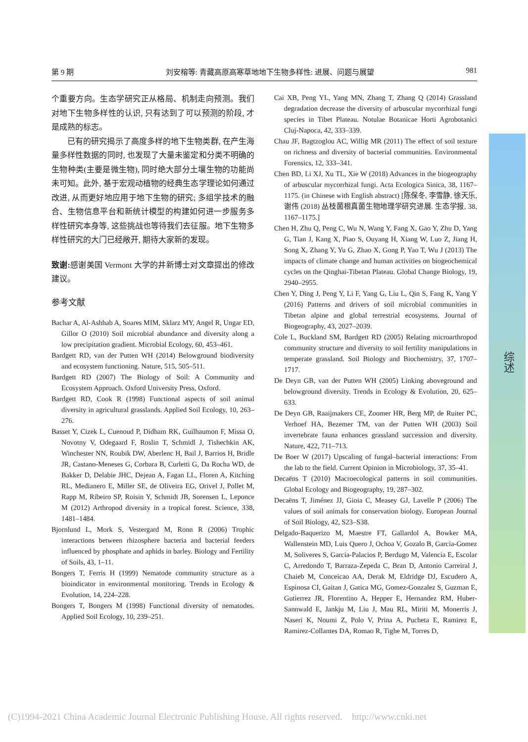第 9 期 刘安榕等: 青藏高原高寒草地地下生物多样性: 进展、问题与展望 981
综述
个重要方向。生态学研究正从格局、机制走向预测。我们对地下生物多样性的认识, 只有达到了可以预测的阶段, 才是成熟的标志。
已有的研究揭示了高度多样的地下生物类群, 在产生海量多样性数据的同时, 也发现了大量未鉴定和分类不明确的生物种类(主要是微生物), 同时绝大部分土壤生物的功能尚未可知。此外, 基于宏观动植物的经典生态学理论如何通过改进, 从而更好地应用于地下生物的研究; 多组学技术的融合、生物信息平台和新统计模型的构建如何进一步服务多样性研究本身等, 这些挑战也等待我们去征服。地下生物多样性研究的大门已经敞开, 期待大家新的发现。
致谢: 感谢美国 Vermont 大学的井新博士对文章提出的修改建议。
参考文献
Bachar A, Al-Ashhab A, Soares MIM, Sklarz MY, Angel R, Ungar ED, Gillor O (2010) Soil microbial abundance and diversity along a low precipitation gradient. Microbial Ecology, 60, 453–461.
Bardgett RD, van der Putten WH (2014) Belowground biodiversity and ecosystem functioning. Nature, 515, 505–511.
Bardgett RD (2007) The Biology of Soil: A Community and Ecosystem Approach. Oxford University Press, Oxford.
Bardgett RD, Cook R (1998) Functional aspects of soil animal diversity in agricultural grasslands. Applied Soil Ecology, 10, 263–276.
Basset Y, Cizek L, Cuenoud P, Didham RK, Guilhaumon F, Missa O, Novotny V, Odegaard F, Roslin T, Schmidl J, Tishechkin AK, Winchester NN, Roubik DW, Aberlenc H, Bail J, Barrios H, Bridle JR, Castano-Meneses G, Corbara B, Curletti G, Da Rocha WD, de Bakker D, Delabie JHC, Dejean A, Fagan LL, Floren A, Kitching RL, Medianero E, Miller SE, de Oliveira EG, Orivel J, Pollet M, Rapp M, Ribeiro SP, Roisin Y, Schmidt JB, Sorensen L, Leponce M (2012) Arthropod diversity in a tropical forest. Science, 338, 1481–1484.
Bjornlund L, Mork S, Vestergard M, Ronn R (2006) Trophic interactions between rhizosphere bacteria and bacterial feeders influenced by phosphate and aphids in barley. Biology and Fertility of Soils, 43, 1–11.
Bongers T, Ferris H (1999) Nematode community structure as a bioindicator in environmental monitoring. Trends in Ecology & Evolution, 14, 224–228.
Bongers T, Bongers M (1998) Functional diversity of nematodes. Applied Soil Ecology, 10, 239–251.
Cai XB, Peng YL, Yang MN, Zhang T, Zhang Q (2014) Grassland degradation decrease the diversity of arbuscular mycorrhizal fungi species in Tibet Plateau. Notulae Botanicae Horti Agrobotanici Cluj-Napoca, 42, 333–339.
Chau JF, Bagtzoglou AC, Willig MR (2011) The effect of soil texture on richness and diversity of bacterial communities. Environmental Forensics, 12, 333–341.
Chen BD, Li XJ, Xu TL, Xie W (2018) Advances in the biogeography of arbuscular mycorrhizal fungi. Acta Ecologica Sinica, 38, 1167–1175. (in Chinese with English abstract) [陈保冬, 李雪静, 徐天乐, 谢伟 (2018) 丛枝菌根真菌生物地理学研究进展. 生态学报, 38, 1167–1175.]
Chen H, Zhu Q, Peng C, Wu N, Wang Y, Fang X, Gao Y, Zhu D, Yang G, Tian J, Kang X, Piao S, Ouyang H, Xiang W, Luo Z, Jiang H, Song X, Zhang Y, Yu G, Zhao X, Gong P, Yao T, Wu J (2013) The impacts of climate change and human activities on biogeochemical cycles on the Qinghai-Tibetan Plateau. Global Change Biology, 19, 2940–2955.
Chen Y, Ding J, Peng Y, Li F, Yang G, Liu L, Qin S, Fang K, Yang Y (2016) Patterns and drivers of soil microbial communities in Tibetan alpine and global terrestrial ecosystems. Journal of Biogeography, 43, 2027–2039.
Cole L, Buckland SM, Bardgett RD (2005) Relating microarthropod community structure and diversity to soil fertility manipulations in temperate grassland. Soil Biology and Biochemistry, 37, 1707–1717.
De Deyn GB, van der Putten WH (2005) Linking aboveground and belowground diversity. Trends in Ecology & Evolution, 20, 625–633.
De Deyn GB, Raaijmakers CE, Zoomer HR, Berg MP, de Ruiter PC, Verhoef HA, Bezemer TM, van der Putten WH (2003) Soil invertebrate fauna enhances grassland succession and diversity. Nature, 422, 711–713.
De Boer W (2017) Upscaling of fungal–bacterial interactions: From the lab to the field. Current Opinion in Microbiology, 37, 35–41.
Decaëns T (2010) Macroecological patterns in soil communities. Global Ecology and Biogeography, 19, 287–302.
Decaëns T, Jiménez JJ, Gioia C, Measey GJ, Lavelle P (2006) The values of soil animals for conservation biology. European Journal of Soil Biology, 42, S23–S38.
Delgado-Baquerizo M, Maestre FT, Gallardol A, Bowker MA, Wallenstein MD, Luis Quero J, Ochoa V, Gozalo B, Garcia-Gomez M, Soliveres S, Garcia-Palacios P, Berdugo M, Valencia E, Escolar C, Arredondo T, Barraza-Zepeda C, Bran D, Antonio Carreiral J, Chaieb M, Conceicao AA, Derak M, Eldridge DJ, Escudero A, Espinosa CI, Gaitan J, Gatica MG, Gomez-Gonzalez S, Guzman E, Gutierrez JR, Florentino A, Hepper E, Hernandez RM, Huber-Sannwald E, Jankju M, Liu J, Mau RL, Miriti M, Monerris J, Naseri K, Noumi Z, Polo V, Prina A, Pucheta E, Ramirez E, Ramirez-Collantes DA, Romao R, Tighe M, Torres D,
(C)1994-2021 China Academic Journal Electronic Publishing House. All rights reserved. http://www.cnki.net